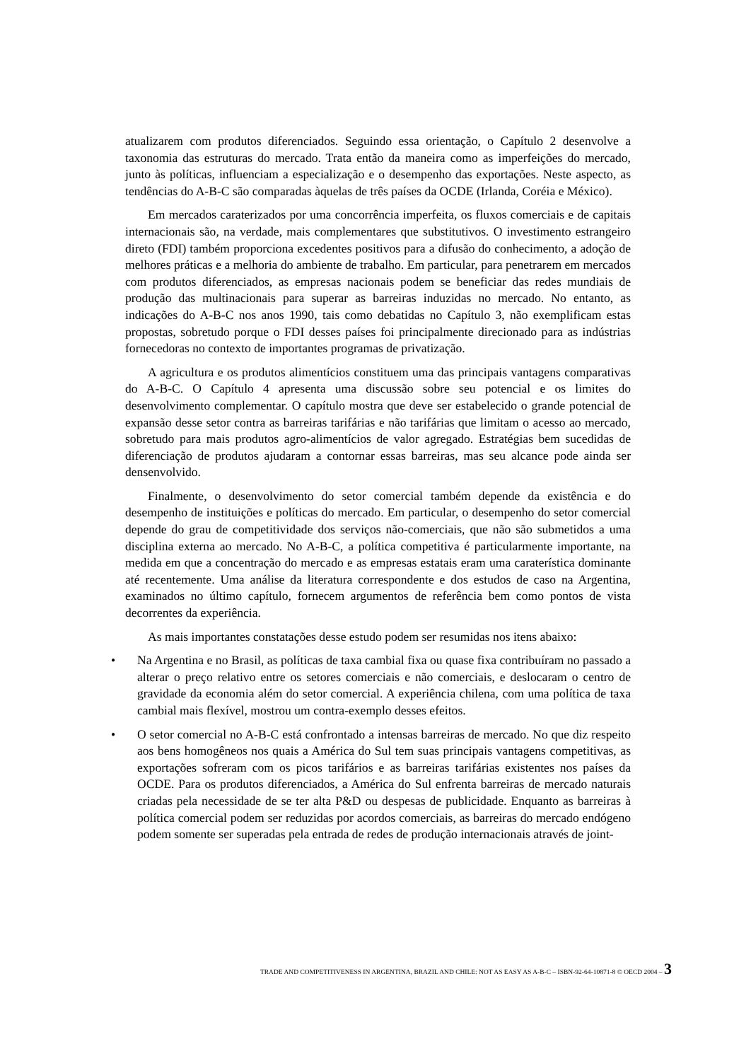atualizarem com produtos diferenciados. Seguindo essa orientação, o Capítulo 2 desenvolve a taxonomia das estruturas do mercado. Trata então da maneira como as imperfeições do mercado, junto às políticas, influenciam a especialização e o desempenho das exportações. Neste aspecto, as tendências do A-B-C são comparadas àquelas de três países da OCDE (Irlanda, Coréia e México).
Em mercados caraterizados por uma concorrência imperfeita, os fluxos comerciais e de capitais internacionais são, na verdade, mais complementares que substitutivos. O investimento estrangeiro direto (FDI) também proporciona excedentes positivos para a difusão do conhecimento, a adoção de melhores práticas e a melhoria do ambiente de trabalho. Em particular, para penetrarem em mercados com produtos diferenciados, as empresas nacionais podem se beneficiar das redes mundiais de produção das multinacionais para superar as barreiras induzidas no mercado. No entanto, as indicações do A-B-C nos anos 1990, tais como debatidas no Capítulo 3, não exemplificam estas propostas, sobretudo porque o FDI desses países foi principalmente direcionado para as indústrias fornecedoras no contexto de importantes programas de privatização.
A agricultura e os produtos alimentícios constituem uma das principais vantagens comparativas do A-B-C. O Capítulo 4 apresenta uma discussão sobre seu potencial e os limites do desenvolvimento complementar. O capítulo mostra que deve ser estabelecido o grande potencial de expansão desse setor contra as barreiras tarifárias e não tarifárias que limitam o acesso ao mercado, sobretudo para mais produtos agro-alimentícios de valor agregado. Estratégias bem sucedidas de diferenciação de produtos ajudaram a contornar essas barreiras, mas seu alcance pode ainda ser densenvolvido.
Finalmente, o desenvolvimento do setor comercial também depende da existência e do desempenho de instituições e políticas do mercado. Em particular, o desempenho do setor comercial depende do grau de competitividade dos serviços não-comerciais, que não são submetidos a uma disciplina externa ao mercado. No A-B-C, a política competitiva é particularmente importante, na medida em que a concentração do mercado e as empresas estatais eram uma caraterística dominante até recentemente. Uma análise da literatura correspondente e dos estudos de caso na Argentina, examinados no último capítulo, fornecem argumentos de referência bem como pontos de vista decorrentes da experiência.
As mais importantes constatações desse estudo podem ser resumidas nos itens abaixo:
• Na Argentina e no Brasil, as políticas de taxa cambial fixa ou quase fixa contribuíram no passado a alterar o preço relativo entre os setores comerciais e não comerciais, e deslocaram o centro de gravidade da economia além do setor comercial. A experiência chilena, com uma política de taxa cambial mais flexível, mostrou um contra-exemplo desses efeitos.
• O setor comercial no A-B-C está confrontado a intensas barreiras de mercado. No que diz respeito aos bens homogêneos nos quais a América do Sul tem suas principais vantagens competitivas, as exportações sofreram com os picos tarifários e as barreiras tarifárias existentes nos países da OCDE. Para os produtos diferenciados, a América do Sul enfrenta barreiras de mercado naturais criadas pela necessidade de se ter alta P&D ou despesas de publicidade. Enquanto as barreiras à política comercial podem ser reduzidas por acordos comerciais, as barreiras do mercado endógeno podem somente ser superadas pela entrada de redes de produção internacionais através de joint-
TRADE AND COMPETITIVENESS IN ARGENTINA, BRAZIL AND CHILE: NOT AS EASY AS A-B-C – ISBN-92-64-10871-8 © OECD 2004 – 3